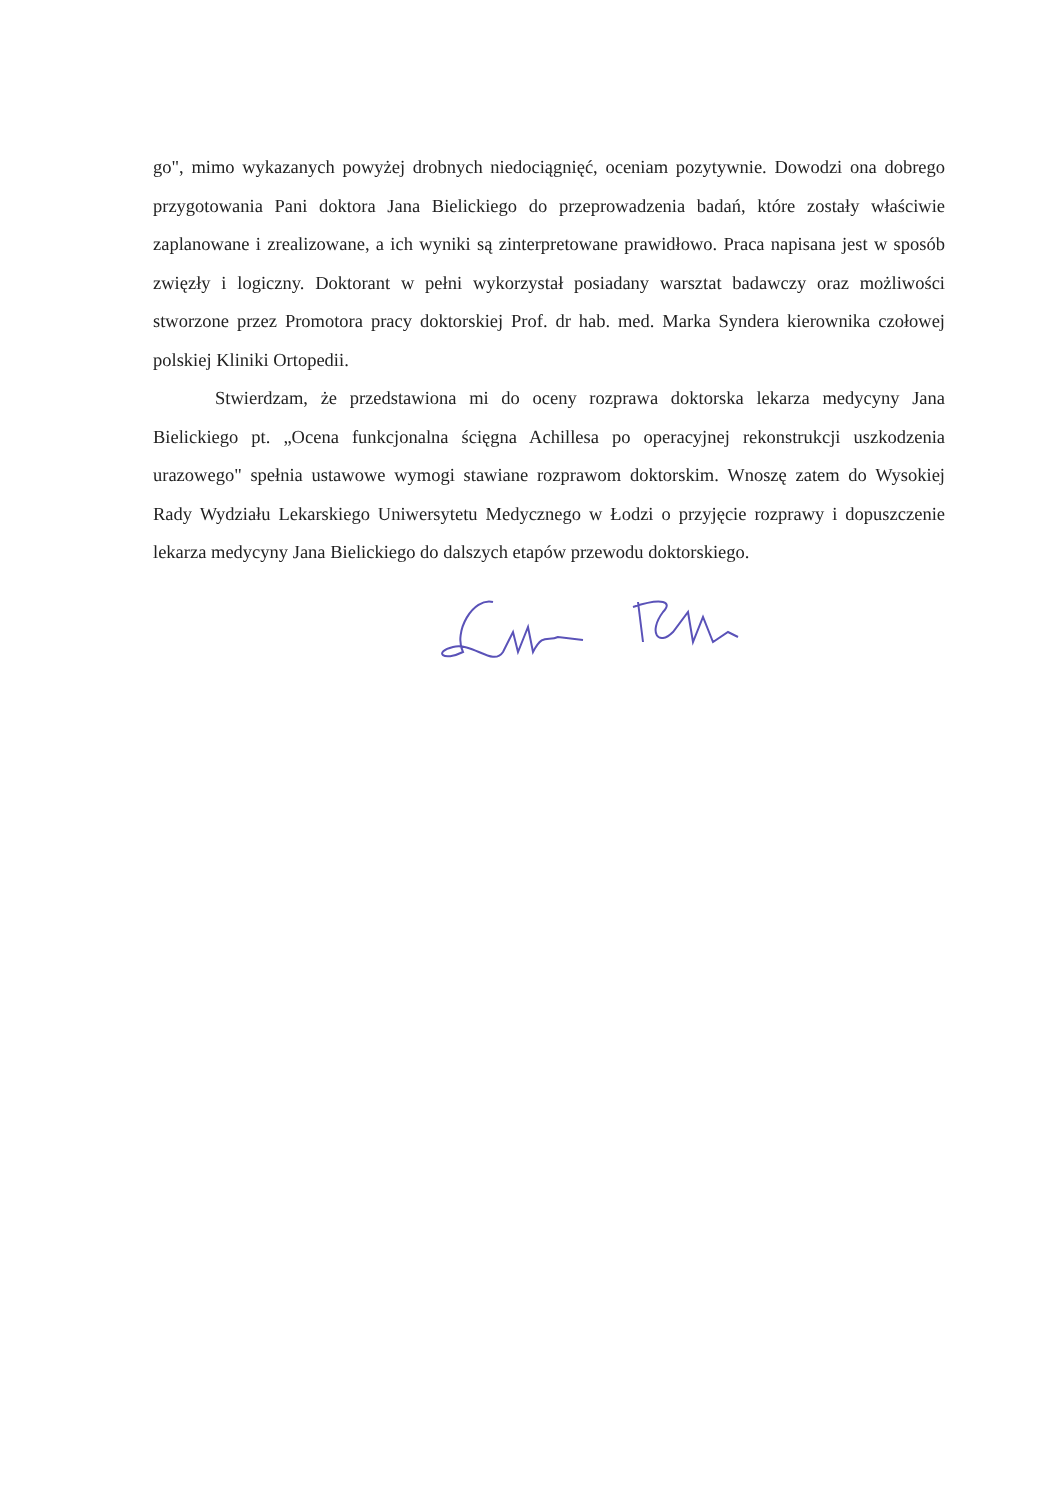go", mimo wykazanych powyżej drobnych niedociągnięć, oceniam pozytywnie. Dowodzi ona dobrego przygotowania Pani doktora Jana Bielickiego do przeprowadzenia badań, które zostały właściwie zaplanowane i zrealizowane, a ich wyniki są zinterpretowane prawidłowo. Praca napisana jest w sposób zwięzły i logiczny. Doktorant w pełni wykorzystał posiadany warsztat badawczy oraz możliwości stworzone przez Promotora pracy doktorskiej Prof. dr hab. med. Marka Syndera kierownika czołowej polskiej Kliniki Ortopedii.
Stwierdzam, że przedstawiona mi do oceny rozprawa doktorska lekarza medycyny Jana Bielickiego pt. „Ocena funkcjonalna ścięgna Achillesa po operacyjnej rekonstrukcji uszkodzenia urazowego" spełnia ustawowe wymogi stawiane rozprawom doktorskim. Wnoszę zatem do Wysokiej Rady Wydziału Lekarskiego Uniwersytetu Medycznego w Łodzi o przyjęcie rozprawy i dopuszczenie lekarza medycyny Jana Bielickiego do dalszych etapów przewodu doktorskiego.